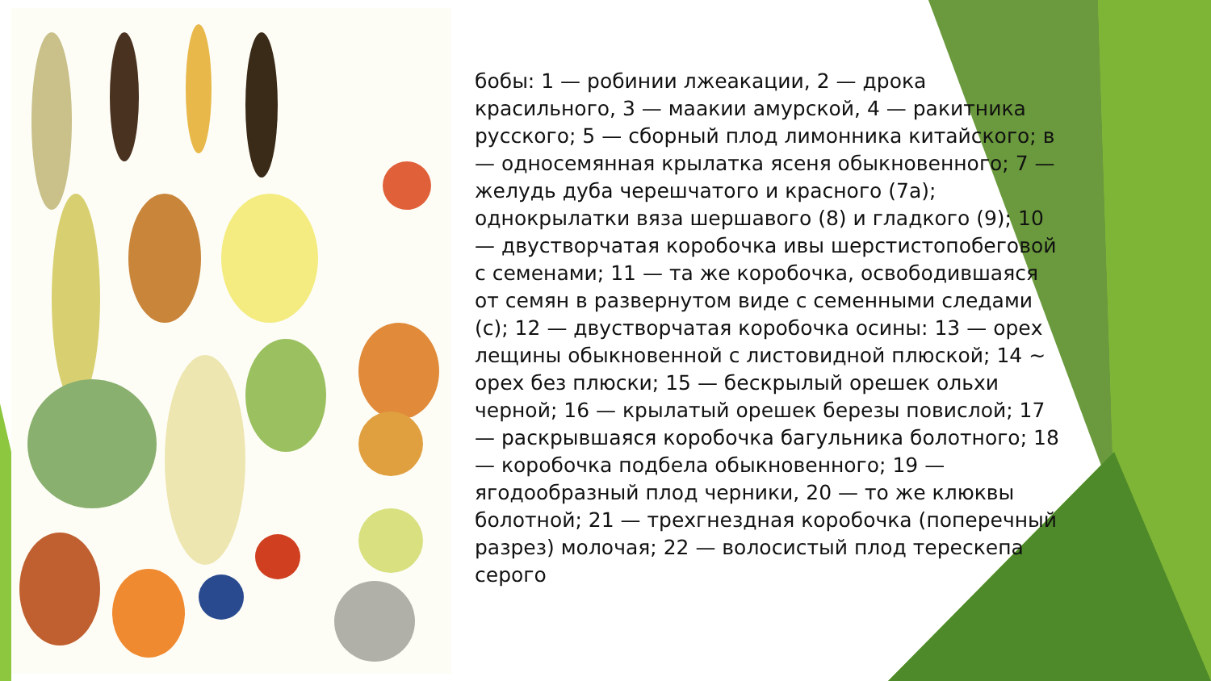бобы: 1 — робинии лжеакации, 2 — дрока красильного, 3 — маакии амурской, 4 — ракитника русского; 5 — сборный плод лимонника китайского; в — односемянная крылатка ясеня обыкновенного; 7 — желудь дуба черешчатого и красного (7а); однокрылатки вяза шершавого (8) и гладкого (9); 10 — двустворчатая коробочка ивы шерстистопобеговой с семенами; 11 — та же коробочка, освободившаяся от семян в развернутом виде с семенными следами (с); 12 — двустворчатая коробочка осины: 13 — орех лещины обыкновенной с листовидной плюской; 14 ~ орех без плюски; 15 — бескрылый орешек ольхи черной; 16 — крылатый орешек березы повислой; 17 — раскрывшаяся коробочка багульника болотного; 18 — коробочка подбела обыкновенного; 19 — ягодообразный плод черники, 20 — то же клюквы болотной; 21 — трехгнездная коробочка (поперечный разрез) молочая; 22 — волосистый плод терескепа серого